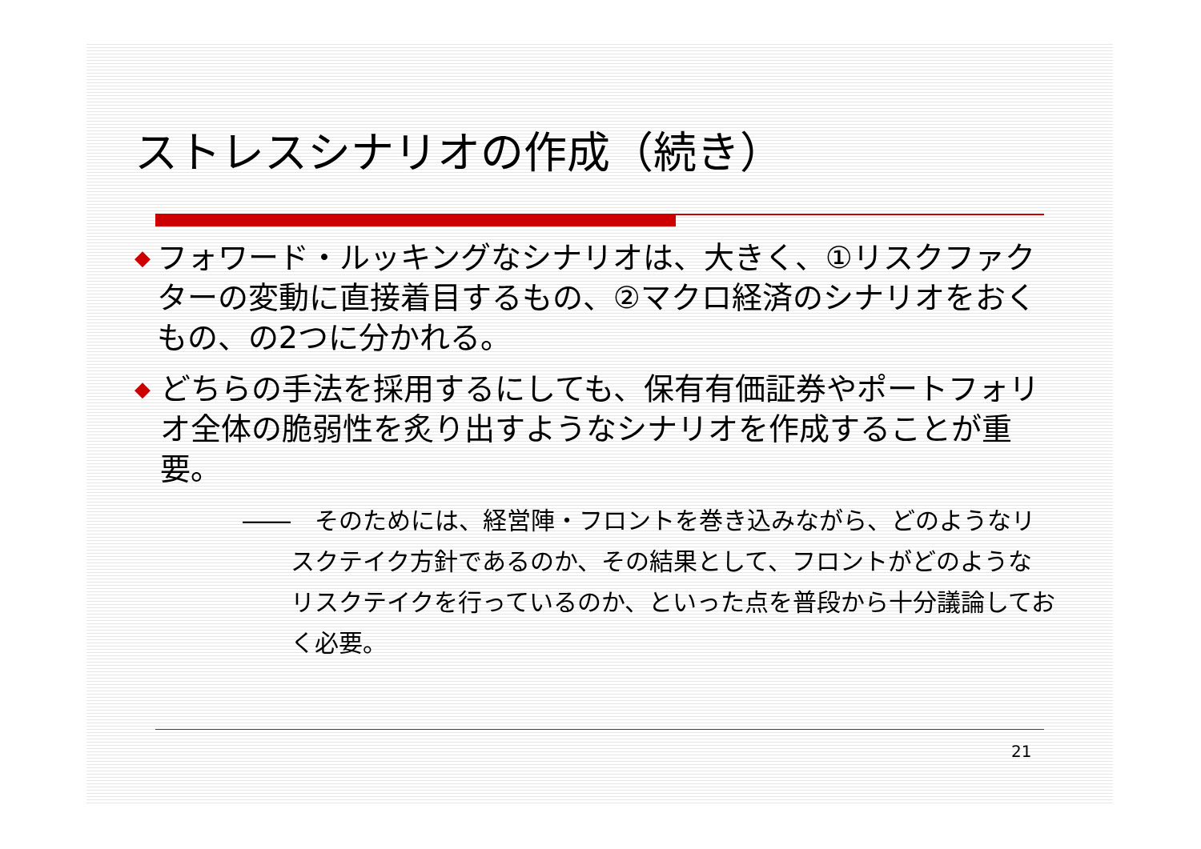ストレスシナリオの作成（続き）
◆ フォワード・ルッキングなシナリオは、大きく、①リスクファクターの変動に直接着目するもの、②マクロ経済のシナリオをおくもの、の2つに分かれる。
◆ どちらの手法を採用するにしても、保有有価証券やポートフォリオ全体の脆弱性を炙り出すようなシナリオを作成することが重要。
――　そのためには、経営陣・フロントを巻き込みながら、どのようなリスクテイク方針であるのか、その結果として、フロントがどのようなリスクテイクを行っているのか、といった点を普段から十分議論しておく必要。
21